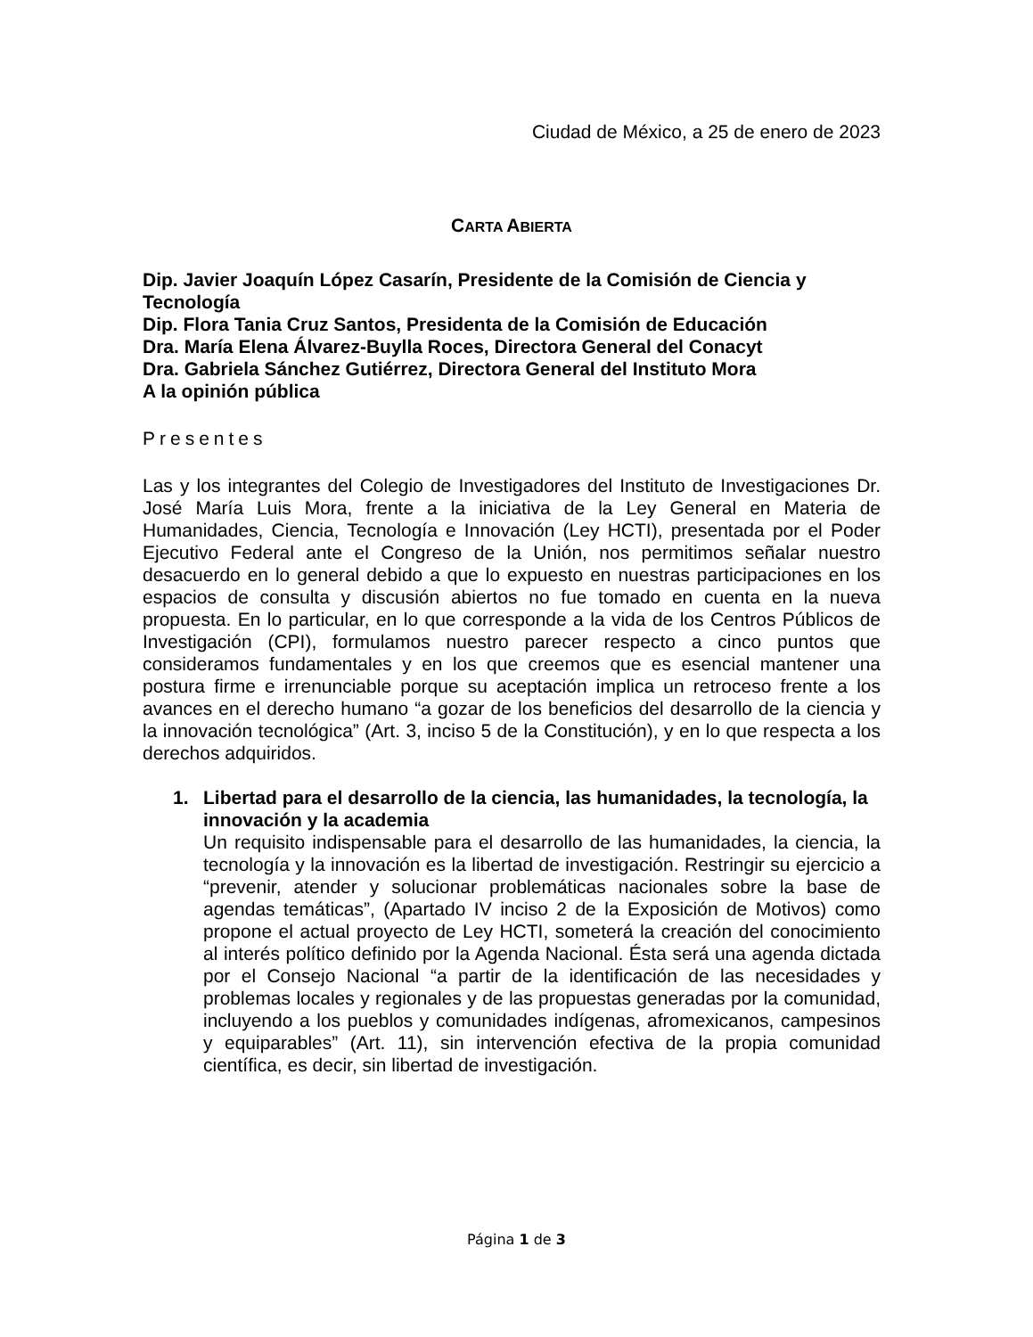Ciudad de México, a 25 de enero de 2023
CARTA ABIERTA
Dip. Javier Joaquín López Casarín, Presidente de la Comisión de Ciencia y Tecnología
Dip. Flora Tania Cruz Santos, Presidenta de la Comisión de Educación
Dra. María Elena Álvarez-Buylla Roces, Directora General del Conacyt
Dra. Gabriela Sánchez Gutiérrez, Directora General del Instituto Mora
A la opinión pública
Presentes
Las y los integrantes del Colegio de Investigadores del Instituto de Investigaciones Dr. José María Luis Mora, frente a la iniciativa de la Ley General en Materia de Humanidades, Ciencia, Tecnología e Innovación (Ley HCTI), presentada por el Poder Ejecutivo Federal ante el Congreso de la Unión, nos permitimos señalar nuestro desacuerdo en lo general debido a que lo expuesto en nuestras participaciones en los espacios de consulta y discusión abiertos no fue tomado en cuenta en la nueva propuesta. En lo particular, en lo que corresponde a la vida de los Centros Públicos de Investigación (CPI), formulamos nuestro parecer respecto a cinco puntos que consideramos fundamentales y en los que creemos que es esencial mantener una postura firme e irrenunciable porque su aceptación implica un retroceso frente a los avances en el derecho humano “a gozar de los beneficios del desarrollo de la ciencia y la innovación tecnológica” (Art. 3, inciso 5 de la Constitución), y en lo que respecta a los derechos adquiridos.
1.
Libertad para el desarrollo de la ciencia, las humanidades, la tecnología, la innovación y la academia
Un requisito indispensable para el desarrollo de las humanidades, la ciencia, la tecnología y la innovación es la libertad de investigación. Restringir su ejercicio a “prevenir, atender y solucionar problemáticas nacionales sobre la base de agendas temáticas”, (Apartado IV inciso 2 de la Exposición de Motivos) como propone el actual proyecto de Ley HCTI, someterá la creación del conocimiento al interés político definido por la Agenda Nacional. Ésta será una agenda dictada por el Consejo Nacional “a partir de la identificación de las necesidades y problemas locales y regionales y de las propuestas generadas por la comunidad, incluyendo a los pueblos y comunidades indígenas, afromexicanos, campesinos y equiparables” (Art. 11), sin intervención efectiva de la propia comunidad científica, es decir, sin libertad de investigación.
Página 1 de 3